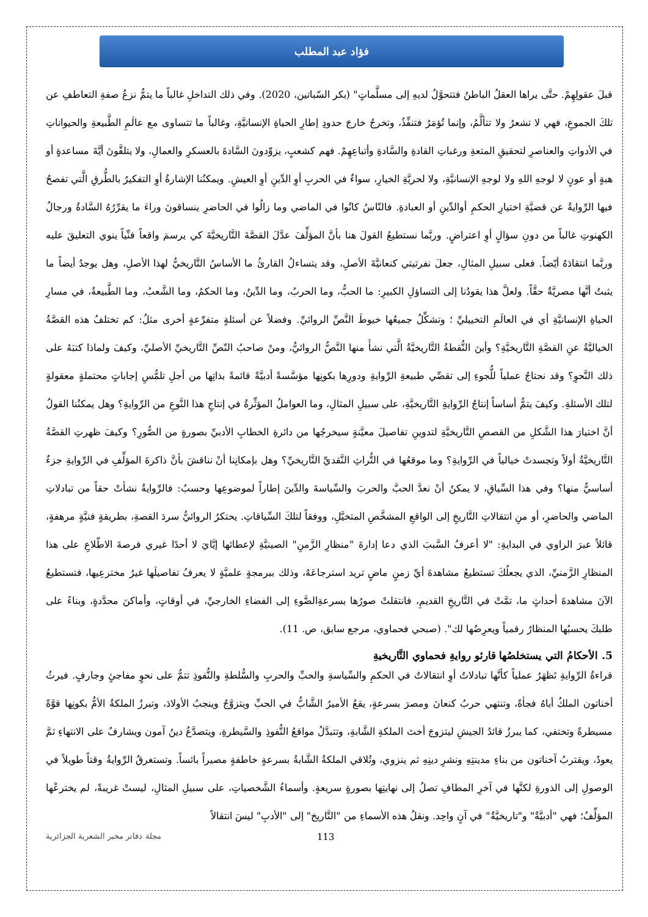فؤاد عبد المطلب
قبلَ عقولِهِمْ. حتَّى يراها العقلُ الباطنُ فتتحوَّلُ لديهِ إلى مسلَّماتٍ" (بكر السّباتين، 2020). وفي ذلك التداخلِ غالباً ما يتمُّ نزعُ صفةِ التعاطفِ عن تلكَ الجموعِ، فهي لا تشعرُ ولا تتألَّمُ، وإنما تُؤمَرُ فتنفِّذُ، وتخرجُ خارجَ حدودِ إطارِ الحياةِ الإنسانيَّةِ، وغالباً ما تتساوى مع عالَمِ الطَّبيعةِ والحيواناتِ في الأدواتِ والعناصرِ لتحقيقِ المتعةِ ورغباتِ القادةِ والسَّادةِ وأتباعِهِمْ. فهم كشعبٍ، يزوِّدونَ السَّادةَ بالعسكرِ والعمالِ، ولا يتلقَّونَ أيَّةَ مساعدةٍ أو هبةٍ أو عونٍ لا لوجهِ اللهِ ولا لوجهِ الإنسانيَّةِ، ولا لحريَّةِ الخيارِ، سواءٌ في الحربِ أوِ الدِّينِ أوِ العيشِ. ويمكنُنا الإشارةُ أوِ التفكيرُ بالطُّرقِ الَّتي تفصحُ فيها الرِّوايةُ عن قضيَّةِ اختيارِ الحكمِ أوالدِّينِ أو العبادةِ. فالنّاسُ كانُوا في الماضي وما زالُوا في الحاضرِ ينساقونَ وراءَ ما يقرِّرُهُ السَّادةُ ورجالُ الكهنوتِ غالباً من دونِ سؤالٍ أوِ اعتراضٍ. وربَّما نستطيعُ القولَ هنا بأنَّ المؤلِّفَ عدَّلَ القصَّةَ التَّاريخيَّةَ كي يرسمَ واقعاً فنِّياً ينوي التعليقَ عليه وربَّما انتقادَهُ أيّضاً. فعلى سبيلِ المثالِ، جعلَ نفرتيتي كنعانيَّةَ الأصلِ، وقد يتساءلُ القارئُ ما الأساسُ التَّاريخيُّ لهذا الأصلِ، وهل يوجدُ أيضاً ما يثبتُ أنَّها مصريَّةٌ حقَّاً. ولعلَّ هذا يقودُنا إلى التساؤلِ الكبيرِ: ما الحبُّ، وما الحربُ، وما الدِّينُ، وما الحكمُ، وما الشَّعبُ، وما الطَّبيعةُ، في مسارِ الحياةِ الإنسانيَّةِ أي في العالَمِ التخييليِّ ؛ وتشكِّلُ جميعُها خيوطَ النَّصِّ الروائيِّ. وفضلاً عن أسئلةٍ متفرِّعةٍ أخرى مثلُ: كم تختلفُ هذه القصَّةُ الخياليَّةُ عنِ القصَّةِ التَّاريخيَّةِ؟ وأينَ النُّقطةُ التَّاريخيَّةُ الَّتي نشأَ منها النَّصُّ الروائيُّ، ومنْ صاحبُ النّصِّ التَّاريخيِّ الأصليِّ، وكيفَ ولماذا كتبَهُ على ذلك النَّحوِ؟ وقد نحتاجُ عملياً للُّجوءِ إلى تقصِّي طبيعةِ الرِّوايةِ ودورِها بكونِها مؤسَّسةً أدبيَّةً قائمةً بذاتِها من أجلِ تلمُّسِ إجاباتٍ محتملةٍ معقولةٍ لتلك الأسئلةِ. وكيفَ يتمُّ أساساً إنتاجُ الرِّوايةِ التَّاريخيَّةِ، على سبيلِ المثالِ، وما العواملُ المؤثِّرةُ في إنتاجِ هذا النَّوعِ من الرِّوايةِ؟ وهل يمكنُنا القولُ أنَّ اختيارَ هذا الشَّكلِ من القصصِ التَّاريخيَّةِ لتدوينِ تفاصيلَ معيَّنةٍ سيخرجُها من دائرةِ الخطابِ الأدبيِّ بصورةٍ من الصُّورِ؟ وكيفَ ظهرتِ القصَّةُ التَّاريخيَّةُ أولاً وتجسدتْ خيالياً في الرِّوايةِ؟ وما موقعُها في التُّراثِ النَّقديِّ التَّاريخيِّ؟ وهل بإمكانِنا أنْ نناقشَ بأنَّ ذاكرةَ المؤلِّفِ في الرِّوايةِ جزءٌ أساسيٌّ منها؟ وفي هذا السِّياقِ، لا يمكنُ أنْ نعدَّ الحبَّ والحربَ والسِّياسةَ والدِّينَ إطاراً لموضوعِها وحسبُ: فالرِّوايةُ نشأتْ حقاً من تبادلاتِ الماضي والحاضرِ، أو منِ انتقالاتِ التَّاريخِ إلى الواقعِ المشخَّصِ المتخيَّلِ، ووفقاً لتلكَ السِّياقاتِ. يحتكرُ الروائيُّ سردَ القصةِ، بطريقةٍ فنيَّةٍ مرهفةٍ، قائلاً عبرَ الراوي في البدايةِ: "لا أعرفُ السَّببَ الذي دعا إدارةَ "منظارِ الزَّمنِ" الصينيَّةِ لإعطائها إيَّايَ لا أحدًا غيري فرصةَ الاطّلاعِ على هذا المنظارِ الزَّمنيِّ، الذي يجعلُكَ تستطيعُ مشاهدةَ أيِّ زمنٍ ماضٍ تريد استرجاعَهُ، وذلك ببرمجةٍ علميَّةٍ لا يعرفُ تفاصيلَها غيرُ مخترعِيها، فتستطيعُ الآنَ مشاهدةَ أحداثٍ ما، تمَّتْ في التَّاريخِ القديمِ، فانتقلتْ صورُها بسرعةِالضَّوءِ إلى الفضاءِ الخارجيِّ، في أوقاتٍ، وأماكنَ محدَّدةٍ، وبناءً على طلبكَ يحسبُها المنظارُ رقمياً ويعرِضُها لك". (صبحي فحماوي، مرجع سابق، ص. 11).
5. الأحكامُ التي يستخلصُها قارئو روايةِ فحماوي التَّاريخيةِ
قراءةُ الرِّوايةِ تَظهَرُ عملياً كأنَّها تبادلاتٌ أوِ انتقالاتٌ في الحكمِ والسِّياسةِ والحبِّ والحربِ والسُّلطةِ والنُّفوذِ تتمُّ على نحوٍ مفاجئٍ وجارفٍ. فيرثُ أخناتون الملكُ أباهُ فجأةً، وتنتهي حربُ كنعانَ ومصرَ بسرعةٍ، يقعُ الأميرُ الشَّابُّ في الحبِّ ويتزوَّجُ وينجبُ الأولادَ، وتبرزُ الملكةُ الأمُّ بكونِها قوَّةً مسيطرةً وتختفي، كما يبرزُ قائدُ الجيشِ ليتزوجَ أختَ الملكةِ الشَّابةِ، وتتبدَّلُ مواقعُ النُّفوذِ والسَّيطرةِ، ويتصدَّعُ دينُ آمون ويشارفُ على الانتهاءِ ثمَّ يعودُ، ويقتربُ آخناتون من بناءِ مدينتِهِ ونشرِ دينِهِ ثم ينزوي، وتُلاقي الملكةُ الشَّابةُ بسرعةٍ خاطفةٍ مصيراً بائساً. وتستغرقُ الرِّوايةُ وقتاً طويلاً في الوصولِ إلى الذورةِ لكنَّها في آخرِ المطافِ تصلُ إلى نهايتِها بصورةٍ سريعةٍ. وأسماءُ الشَّخصياتِ، على سبيلِ المثالِ، ليستْ غريبةً، لم يخترعْها المؤلِّفُ؛ فهي "أدبيَّةٌ" و"تاريخيَّةٌ" في آنٍ واحِد. ونقلُ هذه الأسماءِ من "التَّاريخ" إلى "الأدبِ" ليسَ انتقالاً
113 مجلة دفاتر مخبر الشعرية الجزائرية